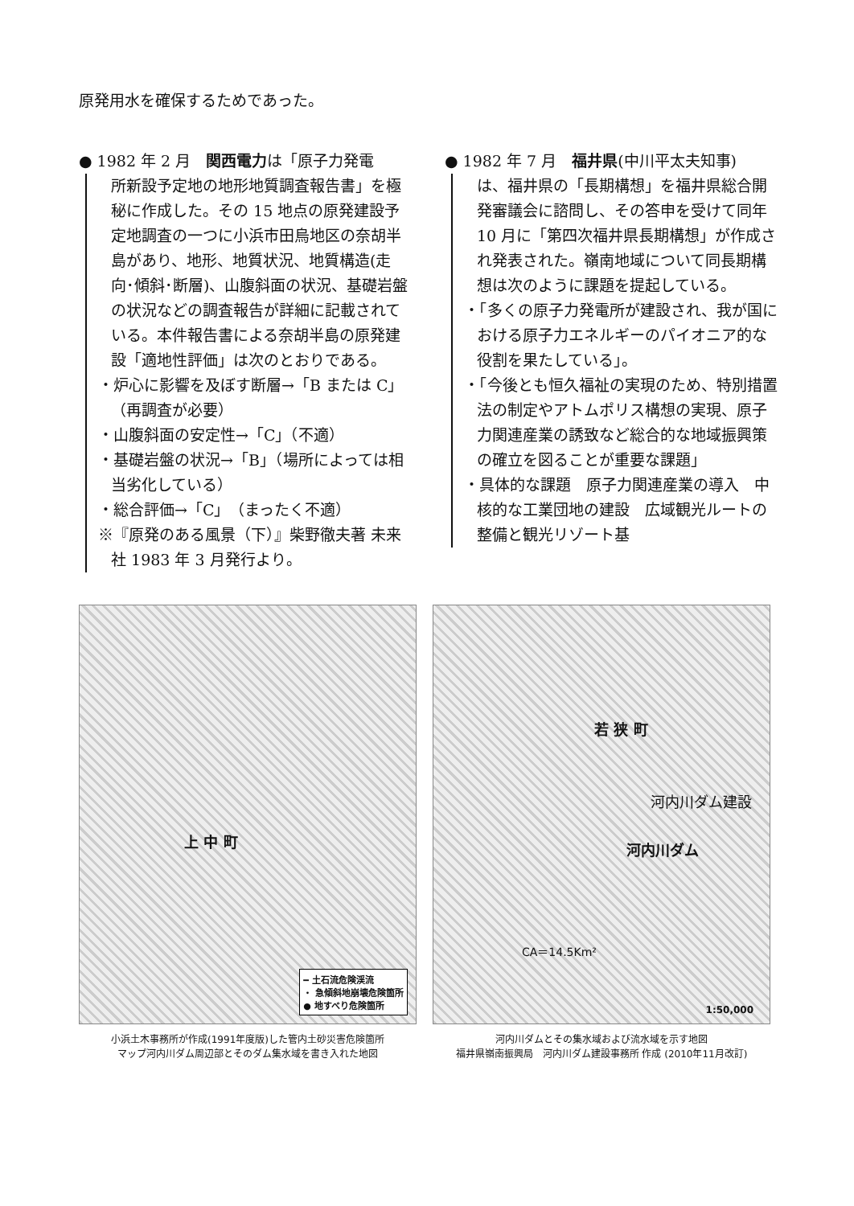原発用水を確保するためであった。
● 1982 年 2 月　関西電力は「原子力発電
所新設予定地の地形地質調査報告書」を極秘に作成した。その 15 地点の原発建設予定地調査の一つに小浜市田烏地区の奈胡半島があり、地形、地質状況、地質構造(走向･傾斜･断層)、山腹斜面の状況、基礎岩盤の状況などの調査報告が詳細に記載されている。本件報告書による奈胡半島の原発建設「適地性評価」は次のとおりである。
・炉心に影響を及ぼす断層→「B または C」（再調査が必要）
・山腹斜面の安定性→「C」（不適）
・基礎岩盤の状況→「B」（場所によっては相当劣化している）
・総合評価→「C」（まったく不適）
※『原発のある風景（下）』柴野徹夫著 未来社 1983 年 3 月発行より。
● 1982 年 7 月　福井県(中川平太夫知事)
は、福井県の「長期構想」を福井県総合開発審議会に諮問し、その答申を受けて同年 10 月に「第四次福井県長期構想」が作成され発表された。嶺南地域について同長期構想は次のように課題を提起している。
・「多くの原子力発電所が建設され、我が国における原子力エネルギーのパイオニア的な役割を果たしている」。
・「今後とも恒久福祉の実現のため、特別措置法の制定やアトムポリス構想の実現、原子力関連産業の誘致など総合的な地域振興策の確立を図ることが重要な課題」
・具体的な課題　原子力関連産業の導入　中核的な工業団地の建設　広域観光ルートの整備と観光リゾート基
上 中 町
━ 土石流危険渓流
・ 急傾斜地崩壊危険箇所
● 地すべり危険箇所
小浜土木事務所が作成(1991年度版)した管内土砂災害危険箇所
マップ河内川ダム周辺部とそのダム集水域を書き入れた地図
若 狭 町
河内川ダム建設
河内川ダム
CA＝14.5Km²
1:50,000
河内川ダムとその集水域および流水域を示す地図
福井県嶺南振興局　河内川ダム建設事務所 作成 (2010年11月改訂)